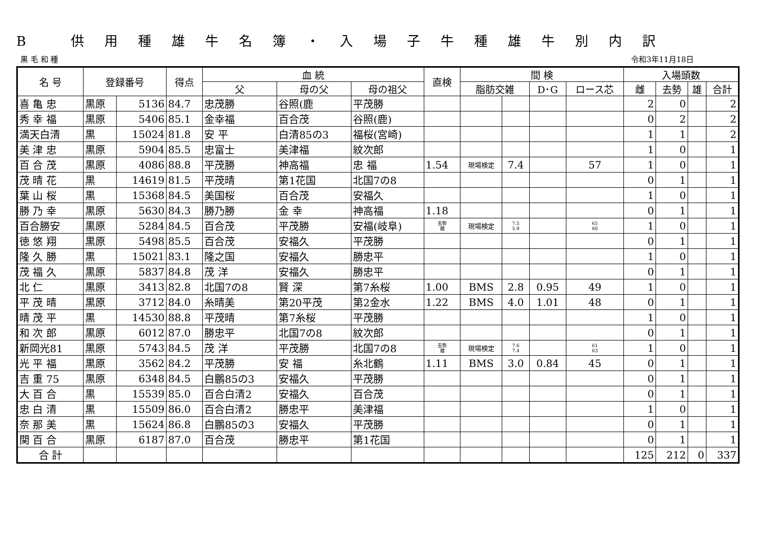B 供用種雄牛名簿・入場子牛種雄牛別内訳
黒 毛 和 種 令和3年11月18日
| 名 号 | 登録番号 | | 得点 | 血 統 | | | 直検 | 間 検 | | | | 入場頭数 | | | |
| --- | --- | --- | --- | --- | --- | --- | --- | --- | --- | --- | --- | --- | --- | --- | --- |
| | | | | 父 | 母の父 | 母の祖父 | | 脂肪交雑 | | D･G | ロース芯 | 雌 | 去勢 | 雄 | 合計 |
| 喜 亀 忠 | 黒原 | 5136 | 84.7 | 忠茂勝 | 谷照(鹿 | 平茂勝 | | | | | | 2 | 0 | | 2 |
| 秀 幸 福 | 黒原 | 5406 | 85.1 | 金幸福 | 百合茂 | 谷照(鹿) | | | | | | 0 | 2 | | 2 |
| 満天白清 | 黒 | 15024 | 81.8 | 安 平 | 白清85の3 | 福桜(宮崎) | | | | | | 1 | 1 | | 2 |
| 美 津 忠 | 黒原 | 5904 | 85.5 | 忠富士 | 美津福 | 紋次郎 | | | | | | 1 | 0 | | 1 |
| 百 合 茂 | 黒原 | 4086 | 88.8 | 平茂勝 | 神高福 | 忠 福 | 1.54 | 現場検定 | 7.4 | | 57 | 1 | 0 | | 1 |
| 茂 晴 花 | 黒 | 14619 | 81.5 | 平茂晴 | 第1花国 | 北国7の8 | | | | | | 0 | 1 | | 1 |
| 葉 山 桜 | 黒 | 15368 | 84.5 | 美国桜 | 百合茂 | 安福久 | | | | | | 1 | 0 | | 1 |
| 勝 乃 幸 | 黒原 | 5630 | 84.3 | 勝乃勝 | 金 幸 | 神高福 | 1.18 | | | | | 0 | 1 | | 1 |
| 百合勝安 | 黒原 | 5284 | 84.5 | 百合茂 | 平茂勝 | 安福(岐阜) | 去勢 雌 | 現場検定 | 7.5 5.9 | | 65 60 | 1 | 0 | | 1 |
| 徳 悠 翔 | 黒原 | 5498 | 85.5 | 百合茂 | 安福久 | 平茂勝 | | | | | | 0 | 1 | | 1 |
| 隆 久 勝 | 黒 | 15021 | 83.1 | 隆之国 | 安福久 | 勝忠平 | | | | | | 1 | 0 | | 1 |
| 茂 福 久 | 黒原 | 5837 | 84.8 | 茂 洋 | 安福久 | 勝忠平 | | | | | | 0 | 1 | | 1 |
| 北 仁 | 黒原 | 3413 | 82.8 | 北国7の8 | 賢 深 | 第7糸桜 | 1.00 | BMS | 2.8 | 0.95 | 49 | 1 | 0 | | 1 |
| 平 茂 晴 | 黒原 | 3712 | 84.0 | 糸晴美 | 第20平茂 | 第2金水 | 1.22 | BMS | 4.0 | 1.01 | 48 | 0 | 1 | | 1 |
| 晴 茂 平 | 黒 | 14530 | 88.8 | 平茂晴 | 第7糸桜 | 平茂勝 | | | | | | 1 | 0 | | 1 |
| 和 次 郎 | 黒原 | 6012 | 87.0 | 勝忠平 | 北国7の8 | 紋次郎 | | | | | | 0 | 1 | | 1 |
| 新岡光81 | 黒原 | 5743 | 84.5 | 茂 洋 | 平茂勝 | 北国7の8 | 去勢 雌 | 現場検定 | 7.6 7.4 | | 61 63 | 1 | 0 | | 1 |
| 光 平 福 | 黒原 | 3562 | 84.2 | 平茂勝 | 安 福 | 糸北鶴 | 1.11 | BMS | 3.0 | 0.84 | 45 | 0 | 1 | | 1 |
| 吉 重 75 | 黒原 | 6348 | 84.5 | 白鵬85の3 | 安福久 | 平茂勝 | | | | | | 0 | 1 | | 1 |
| 大 百 合 | 黒 | 15539 | 85.0 | 百合白清2 | 安福久 | 百合茂 | | | | | | 0 | 1 | | 1 |
| 忠 白 清 | 黒 | 15509 | 86.0 | 百合白清2 | 勝忠平 | 美津福 | | | | | | 1 | 0 | | 1 |
| 奈 那 美 | 黒 | 15624 | 86.8 | 白鵬85の3 | 安福久 | 平茂勝 | | | | | | 0 | 1 | | 1 |
| 関 百 合 | 黒原 | 6187 | 87.0 | 百合茂 | 勝忠平 | 第1花国 | | | | | | 0 | 1 | | 1 |
| 合 計 | | | | | | | | | | | | 125 | 212 | 0 | 337 |